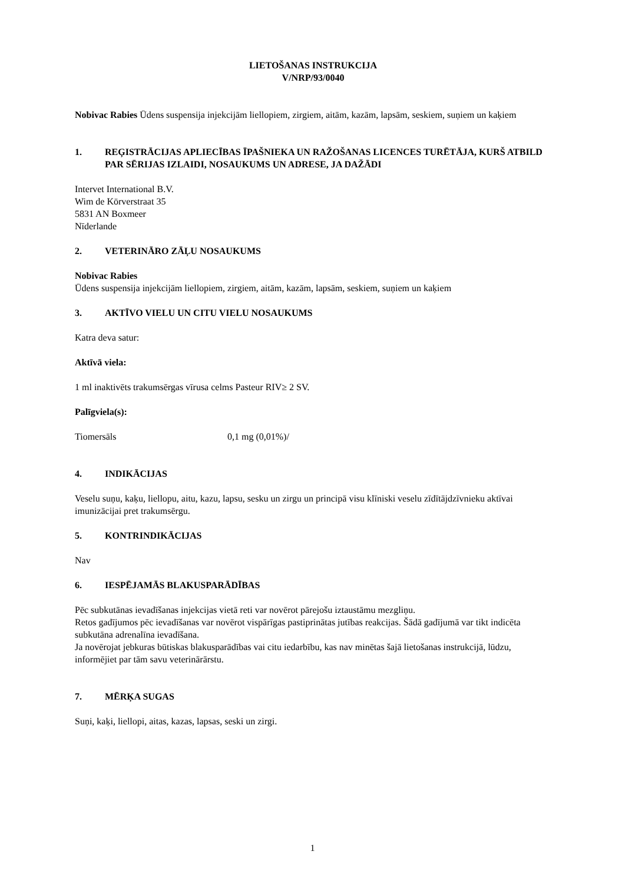LIETOŠANAS INSTRUKCIJA
V/NRP/93/0040
Nobivac Rabies Ūdens suspensija injekcijām liellopiem, zirgiem, aitām, kazām, lapsām, seskiem, suņiem un kaķiem
1. REĢISTRĀCIJAS APLIECĪBAS ĪPAŠNIEKA UN RAŽOŠANAS LICENCES TURĒTĀJA, KURŠ ATBILD PAR SĒRIJAS IZLAIDI, NOSAUKUMS UN ADRESE, JA DAŽĀDI
Intervet International B.V.
Wim de Körverstraat 35
5831 AN Boxmeer
Nīderlande
2. VETERINĀRO ZĀĻU NOSAUKUMS
Nobivac Rabies
Ūdens suspensija injekcijām liellopiem, zirgiem, aitām, kazām, lapsām, seskiem, suņiem un kaķiem
3. AKTĪVO VIELU UN CITU VIELU NOSAUKUMS
Katra deva satur:
Aktīvā viela:
1 ml inaktivēts trakumsērgas vīrusa celms Pasteur RIV≥ 2 SV.
Palīgviela(s):
Tiomersāls 0,1 mg (0,01%)/
4. INDIKĀCIJAS
Veselu suņu, kaķu, liellopu, aitu, kazu, lapsu, sesku un zirgu un principā visu klīniski veselu zīdītājdzīvnieku aktīvai imunizācijai pret trakumsērgu.
5. KONTRINDIKĀCIJAS
Nav
6. IESPĒJAMĀS BLAKUSPARĀDĪBAS
Pēc subkutānas ievadīšanas injekcijas vietā reti var novērot pārejošu iztaustāmu mezgliņu.
Retos gadījumos pēc ievadīšanas var novērot vispārīgas pastiprinātas jutības reakcijas. Šādā gadījumā var tikt indicēta subkutāna adrenalīna ievadīšana.
Ja novērojat jebkuras būtiskas blakusparādības vai citu iedarbību, kas nav minētas šajā lietošanas instrukcijā, lūdzu, informējiet par tām savu veterinārārstu.
7. MĒRĶA SUGAS
Suņi, kaķi, liellopi, aitas, kazas, lapsas, seski un zirgi.
1